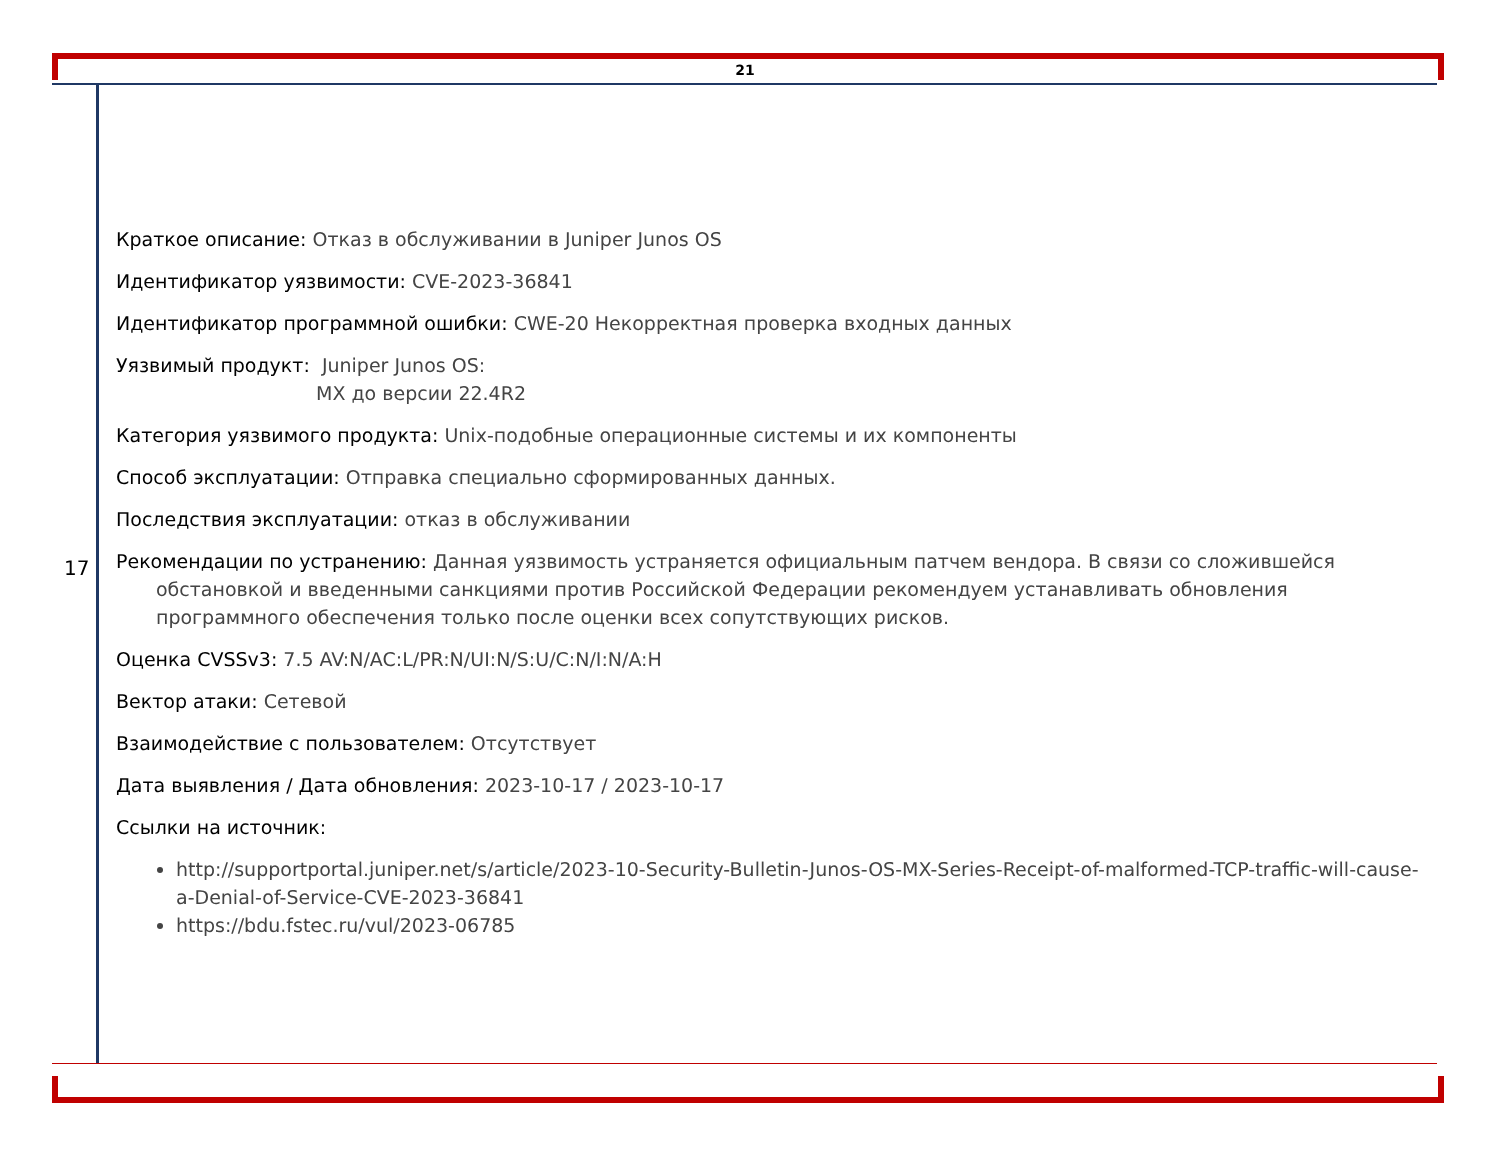21
17
Краткое описание: Отказ в обслуживании в Juniper Junos OS
Идентификатор уязвимости: CVE-2023-36841
Идентификатор программной ошибки: CWE-20 Некорректная проверка входных данных
Уязвимый продукт: Juniper Junos OS:
MX до версии 22.4R2
Категория уязвимого продукта: Unix-подобные операционные системы и их компоненты
Способ эксплуатации: Отправка специально сформированных данных.
Последствия эксплуатации: отказ в обслуживании
Рекомендации по устранению: Данная уязвимость устраняется официальным патчем вендора. В связи со сложившейся обстановкой и введенными санкциями против Российской Федерации рекомендуем устанавливать обновления программного обеспечения только после оценки всех сопутствующих рисков.
Оценка CVSSv3: 7.5 AV:N/AC:L/PR:N/UI:N/S:U/C:N/I:N/A:H
Вектор атаки: Сетевой
Взаимодействие с пользователем: Отсутствует
Дата выявления / Дата обновления: 2023-10-17 / 2023-10-17
Ссылки на источник:
http://supportportal.juniper.net/s/article/2023-10-Security-Bulletin-Junos-OS-MX-Series-Receipt-of-malformed-TCP-traffic-will-cause-a-Denial-of-Service-CVE-2023-36841
https://bdu.fstec.ru/vul/2023-06785